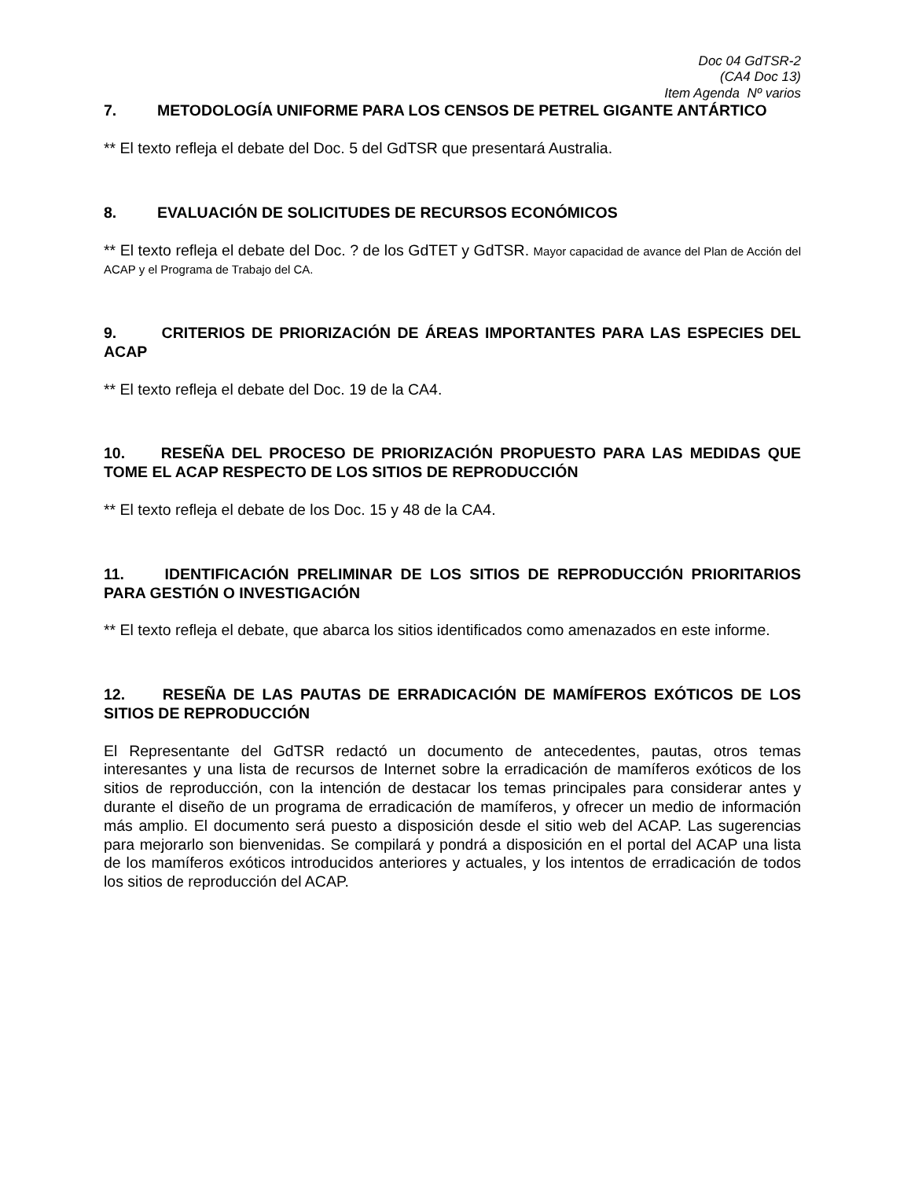Doc 04 GdTSR-2
(CA4 Doc 13)
Item Agenda Nº varios
7. METODOLOGÍA UNIFORME PARA LOS CENSOS DE PETREL GIGANTE ANTÁRTICO
** El texto refleja el debate del Doc. 5 del GdTSR que presentará Australia.
8. EVALUACIÓN DE SOLICITUDES DE RECURSOS ECONÓMICOS
** El texto refleja el debate del Doc. ? de los GdTET y GdTSR. Mayor capacidad de avance del Plan de Acción del ACAP y el Programa de Trabajo del CA.
9. CRITERIOS DE PRIORIZACIÓN DE ÁREAS IMPORTANTES PARA LAS ESPECIES DEL ACAP
** El texto refleja el debate del Doc. 19 de la CA4.
10. RESEÑA DEL PROCESO DE PRIORIZACIÓN PROPUESTO PARA LAS MEDIDAS QUE TOME EL ACAP RESPECTO DE LOS SITIOS DE REPRODUCCIÓN
** El texto refleja el debate de los Doc. 15 y 48 de la CA4.
11. IDENTIFICACIÓN PRELIMINAR DE LOS SITIOS DE REPRODUCCIÓN PRIORITARIOS PARA GESTIÓN O INVESTIGACIÓN
** El texto refleja el debate, que abarca los sitios identificados como amenazados en este informe.
12. RESEÑA DE LAS PAUTAS DE ERRADICACIÓN DE MAMÍFEROS EXÓTICOS DE LOS SITIOS DE REPRODUCCIÓN
El Representante del GdTSR redactó un documento de antecedentes, pautas, otros temas interesantes y una lista de recursos de Internet sobre la erradicación de mamíferos exóticos de los sitios de reproducción, con la intención de destacar los temas principales para considerar antes y durante el diseño de un programa de erradicación de mamíferos, y ofrecer un medio de información más amplio. El documento será puesto a disposición desde el sitio web del ACAP. Las sugerencias para mejorarlo son bienvenidas. Se compilará y pondrá a disposición en el portal del ACAP una lista de los mamíferos exóticos introducidos anteriores y actuales, y los intentos de erradicación de todos los sitios de reproducción del ACAP.